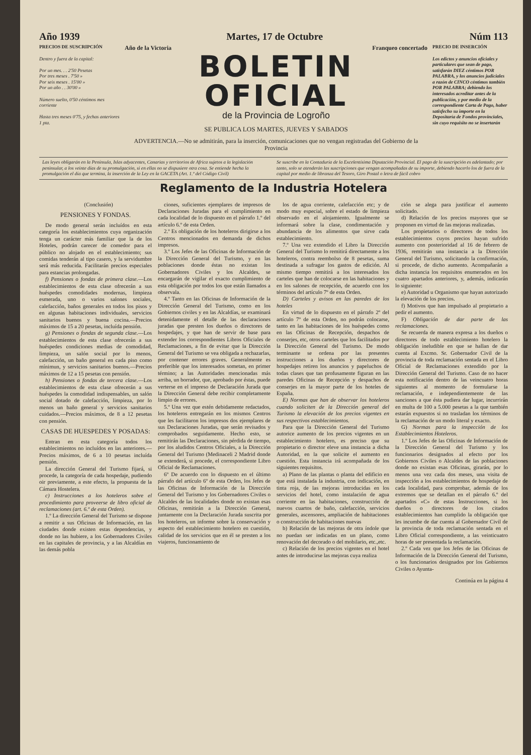Año 1939 Martes, 17 de Octubre Núm 113
PRECIOS DE SUSCRIPCIÓN
Dentro y fuera de la capital:
Por un mes. . . 2'50 Pesetas
Por tres meses . 7'50 »
Por seis meses . 15'00 »
Por un año . . 30'00 »
Número suelto, 0'50 céntimos mes corriente
Hasta tres meses 0'75, y fechas anteriores 1 pta.
Año de la Victoria Franqueo concertado
BOLETIN OFICIAL
de la Provincia de Logroño
SE PUBLICA LOS MARTES, JUEVES Y SABADOS
ADVERTENCIA.—No se admitirán, para la inserción, comunicaciones que no vengan registradas del Gobierno de la Provincia
PRECIO DE INSERCIÓN
Los edictos y anuncios oficiales y particulares que sean de pago, satisfarán DIEZ céntimos POR PALABRA, y los anuncios judiciales a razón de CINCO céntimos también POR PALABRA; debiendo los interesados acreditar antes de la publicación, y por medio de la correspondiente Carta de Pago, haber satisfecho su importe en la Depositaría de Fondos provinciales, sin cuyo requisito no se insertarán
Las leyes obligarán en la Península, Islas adyacentes, Canarias y territorios de Africa sujetos a la legislación peninsular, a los veinte días de su promulgación, si en ellas no se dispusiere otra cosa. Se entiende hecha la promulgación el día que termina, la inserción de la Ley en la GACETA (Art. 1.º del Código Civil)
Se suscribe en la Contaduría de la Excelentísima Diputación Provincial. El pago de la suscripción es adelantado; por tanto, solo se atenderán las suscripciones que vengan acompañadas de su importe, debiendo hacerlo los de fuera de la capital por medio de libranza del Tesoro, Giro Postal o letra de fácil cobro
Reglamento de la Industria Hotelera
(Conclusión)
PENSIONES Y FONDAS.
De modo general serán incluídos en esta categoría los establecimientos cuya organización tenga un carácter más familiar que la de los Hoteles, podrán carecer de comedor para el público no alojado en el establecimiento; sus comidas tenderán al tipo casero, y la servidumbre será más reducida. Facilitarán precios especiales para estancias prolongadas.
f) Pensiones o fondas de primera clase.—Los establecimientos de esta clase ofrecerán a sus huéspedes comodidades modernas, limpieza esmerada, uno o varios salones sociales, calefacción, baños generales en todos los pisos y en algunas habitaciones individuales, servicios sanitarios buenos y buena cocina.—Precios máximos de 15 a 20 pesetas, incluída pensión.
g) Pensiones o fondas de segunda clase.—Los establecimientos de esta clase ofrecerán a sus huéspedes condiciones medias de comodidad, limpieza, un salón social por lo menos, calefacción, un baño general en cada piso como mínimun, y servicios sanitarios buenos.—Precios máximos de 12 a 15 pesetas con pensión.
h) Pensiones o fondas de tercera clase.—Los establecimientos de esta clase ofrecerán a sus huéspedes la comodidad indispensables, un salón social dotado de calefacción, limpieza, por lo menos un baño general y servicios sanitarios cuidados.—Precios máximos, de 8 a 12 pesetas con pensión.
CASAS DE HUESPEDES Y POSADAS:
Entran en esta categoría todos los establecimientos no incluídos en las anteriores.—Precios máximos, de 6 a 10 pesetas incluída pensión.
La dirección General del Turismo fijará, si procede, la categoría de cada hospedaje, pudiendo oir previamente, a este efecto, la propuesta de la Cámara Hostelera.
c) Instrucciones a los hoteleros sobre el procedimiento para proveerse de libro oficial de reclamaciones (art. 6.º de esta Orden).
1.º La dirección General del Turismo se dispone a remitir a sus Oficinas de Información, en las ciudades donde existen estas dependencias, y donde no las hubiere, a los Gobernadores Civiles en las capitales de provincia, y a las Alcaldías en las demás pobla
ciones, suficientes ejemplares de impresos de Declaraciones Juradas para el cumplimiento en cada localidad de lo dispuesto en el párrafo 1.º del artículo 6.º de esta Orden.
2.º Es obligación de los hoteleros dirigirse a los Centros mencionados en demanda de dichos impresos.
3.º Los Jefes de las Oficinas de Información de la Dirección General del Turismo, y en las poblaciones donde éstas no existan los Gobernadores Civiles y los Alcaldes, se encargarán de vigilar el exacto cumplimiento de esta obligación por todos los que están llamados a observala.
4.º Tanto en las Oficinas de Información de la Dirección General del Turismo, como en los Gobiernos civiles y en las Alcaldías, se examinará detenidamente el detalle de las declaraciones juradas que presten los dueños o directores de hospedajes, y que han de servir de base para extender los correspondientes Libros Oficiales de Reclamaciones, a fin de evitar que la Dirección General del Turismo se vea obligada a rechazarlas, por contener errores graves. Generalmente es preferible que los interesados sometan, en primer término; a las Autoridades mencionadas más arriba, un borrador, que, aprobado por éstas, puede verterse en el impreso de Declaración Jurada que la Dirección General debe recibir completamente limpio de errores.
5.º Una vez que estén debidamente redactados, los hoteleros entregarán en los mismos Centros que les facilitaron los impresos dos ejemplares de sus Declaraciones Juradas, que serán revisados y comprobados seguidamente. Hecho esto, se remitirán las Declaraciones, sin pérdida de tiempo, por los aludidos Centros Oficiales, a la Dirección General del Turismo (Medinaceli 2 Madrid donde se extenderá, si procede, el correspondiente Libro Oficial de Reclamaciones.
6º De acuerdo con lo dispuesto en el último párrafo del artículo 6º de esta Orden, los Jefes de las Oficinas de Información de la Dirección General del Turismo y los Gobernadores Civiles o Alcaldes de las localidades donde no existan esas Oficinas, remitirán a la Dirección General, juntamente con la Declaración Jurada suscrita por los hoteleros, un informe sobre la conservación y aspecto del establecimiento hotelero en cuestión, calidad de los servicios que en él se presten a los viajeros, funcionamiento de
los de agua corriente, calefacción etc; y de modo muy especial, sobre el estado de limpieza observado en el alojamiento. Igualmente se informará sobre la clase, condimentación y abundancia de los alimentos que sirve cada establecimiento.
7.º Una vez extendido el Libro la Dirección General del Turismo lo remitirá directamente a los hoteleros, contra reembolso de 8 pesetas, suma destinada a sufragar los gastos de edición. Al mismo tiempo remitirá a los interesados los carteles que han de colocarse en las habitaciones y en los salones de recepción, de acuerdo con los términos del artículo 7º de esta Orden.
D) Carteles y avisos en las paredes de los hoteles
En virtud de lo dispuesto en el párrafo 2º del artículo 7º de esta Orden, no podrán colocarse, tanto en las habitaciones de los huéspedes como en las Oficinas de Recepción, despachos de conserjes, etc, otros carteles que los facilitados por la Dirección General del Turismo. De modo terminante se ordena por las presentes instrucciones a los dueños y directores de hospedajes retiren los anuncios y papeluchos de todas clases que tan profusamente figuran en las paredes Oficinas de Recepción y despachos de conserjes en la mayor parte de los hoteles de España.
E) Normas que han de observar los hoteleros cuando soliciten de la Dirección general del Turismo la elevación de los precios vigentes en sus respectivos establecimientos.
Para que la Dirección General del Turismo autorice aumento de los precios vigentes en un establecimiento hotelero, es preciso que su propietario o director eleve una instancia a dicha Autoridad, en la que solicite el aumento en cuestión. Esta instancia irá acompañada de los siguientes requisitos.
a) Plano de las plantas o planta del edificio en que está instalada la industria, con indicación, en tinta roja, de las mejoras introducidas en los servicios del hotel, como instalación de agua corriente en las habitaciones, construcción de nuevos cuartos de baño, calefacción, servicios generales, ascensores, ampliación de habitaciones o construcción de habitaciones nuevas
b) Relación de las mejoras de otra índole que no puedan ser indicadas en un plano, como renovación del decorado o del mobilario, etc.,etc.
c) Relación de los precios vigentes en el hotel antes de introducirse las mejoras cuya realiza
ción se alega para justificar el aumento solicitado.
d) Relación de los precios mayores que se proponen en virtud de las mejoras realizadas.
Los propietarios o directores de todos los establecimientos cuyos precios hayan sufrido aumento con posterioridad al 16 de febrero de 1936, remitirán una instancia a la Dirección General del Turismo, solicitando la confirmación, si procede, de dicho aumento. Acompañarán a dicha instancia los requisitos enumerados en los cuatro apartados anteriores, y, además, indicarán lo siguiente:
e) Autoridad u Organismo que hayan autorizado la elevación de los precios.
f) Motivos que han impulsado al propietario a pedir el aumento.
F) Obligación de dar parte de las reclamaciones.
Se recuerda de manera expresa a los dueños o directores de todo establecimiento hotelero la obligación ineludible en que se hallan de dar cuenta al Excmo. Sr. Gobernador Civil de la provincia de toda reclamación sentada en el Libro Oficial de Reclamaciones extendido por la Dirección General del Turismo. Caso de no hacer esta notificación dentro de las veincuatro horas siguientes al momento de formularse la reclamación, e independientemente de las sanciones a que ésta pudiera dar lugar, incurrirán en multa de 100 a 5.000 pesetas a la que también estarán expuestos si no trasladan los términos de la reclamación de un modo literal y exacto.
G) Normas para la inspección de los Establecimientos Hoteleros.
1.º Los Jefes de las Oficinas de Información de la Dirección General del Turismo y los funcionarios designados al efecto por los Gobiernos Civiles o Alcaldes de las poblaciones donde no existan esas Oficinas, girarán, por lo menos una vez cada dos meses, una visita de inspección a los establecimientos de hospedaje de cada localidad, para comprobar, además de los extremos que se detallan en el párrafo 6.º del apartados «C» de estas Instrucciones, si los dueños o directores de los citados establecimientos han cumplido la obligación que les incumbe de dar cuenta al Gobernador Civil de la provincia de toda reclamación sentada en el Libro Oficial correspondiente, a las veinticuatro horas de ser presentada la reclamación.
2.º Cada vez que los Jefes de las Oficinas de Información de la Dirección General del Turismo, o los funcionarios designados por los Gobiernos Civiles o Ayunta-
Continúa en la página 4